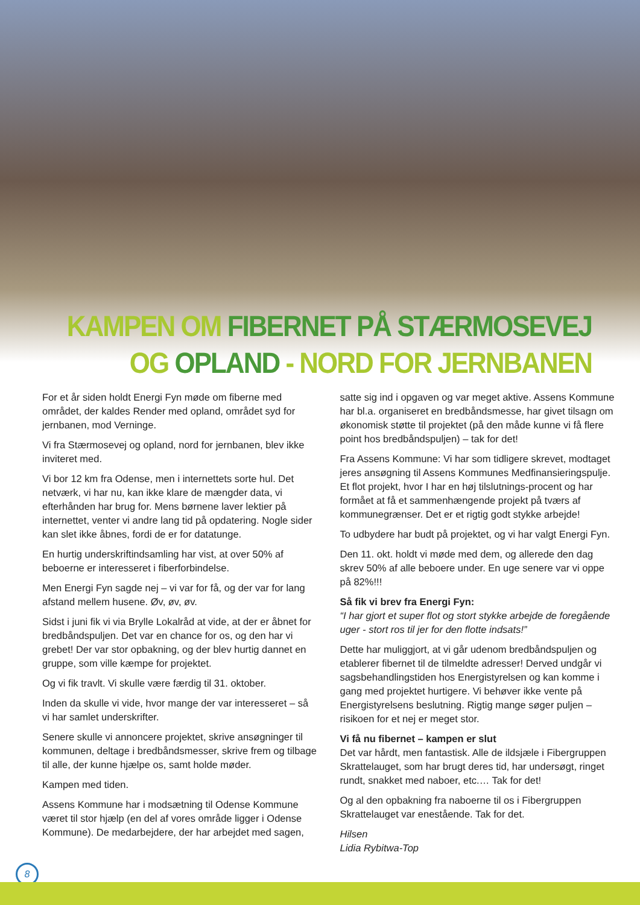KAMPEN OM FIBERNET PÅ STÆRMOSEVEJ
OG OPLAND - NORD FOR JERNBANEN
For et år siden holdt Energi Fyn møde om fiberne med området, der kaldes Render med opland, området syd for jernbanen, mod Verninge.
Vi fra Stærmosevej og opland, nord for jernbanen, blev ikke inviteret med.
Vi bor 12 km fra Odense, men i internettets sorte hul. Det netværk, vi har nu, kan ikke klare de mængder data, vi efterhånden har brug for. Mens børnene laver lektier på internettet, venter vi andre lang tid på opdatering. Nogle sider kan slet ikke åbnes, fordi de er for datatunge.
En hurtig underskriftindsamling har vist, at over 50% af beboerne er interesseret i fiberforbindelse.
Men Energi Fyn sagde nej – vi var for få, og der var for lang afstand mellem husene. Øv, øv, øv.
Sidst i juni fik vi via Brylle Lokalråd at vide, at der er åbnet for bredbåndspuljen. Det var en chance for os, og den har vi grebet! Der var stor opbakning, og der blev hurtig dannet en gruppe, som ville kæmpe for projektet.
Og vi fik travlt. Vi skulle være færdig til 31. oktober.
Inden da skulle vi vide, hvor mange der var interesseret – så vi har samlet underskrifter.
Senere skulle vi annoncere projektet, skrive ansøgninger til kommunen, deltage i bredbåndsmesser, skrive frem og tilbage til alle, der kunne hjælpe os, samt holde møder.
Kampen med tiden.
Assens Kommune har i modsætning til Odense Kommune været til stor hjælp (en del af vores område ligger i Odense Kommune). De medarbejdere, der har arbejdet med sagen,
satte sig ind i opgaven og var meget aktive. Assens Kommune har bl.a. organiseret en bredbåndsmesse, har givet tilsagn om økonomisk støtte til projektet (på den måde kunne vi få flere point hos bredbåndspuljen) – tak for det!
Fra Assens Kommune: Vi har som tidligere skrevet, modtaget jeres ansøgning til Assens Kommunes Medfinansieringspulje. Et flot projekt, hvor I har en høj tilslutnings-procent og har formået at få et sammenhængende projekt på tværs af kommunegrænser. Det er et rigtig godt stykke arbejde!
To udbydere har budt på projektet, og vi har valgt Energi Fyn.
Den 11. okt. holdt vi møde med dem, og allerede den dag skrev 50% af alle beboere under. En uge senere var vi oppe på 82%!!!
Så fik vi brev fra Energi Fyn:
“I har gjort et super flot og stort stykke arbejde de foregående uger - stort ros til jer for den flotte indsats!”
Dette har muliggjort, at vi går udenom bredbåndspuljen og etablerer fibernet til de tilmeldte adresser! Derved undgår vi sagsbehandlingstiden hos Energistyrelsen og kan komme i gang med projektet hurtigere. Vi behøver ikke vente på Energistyrelsens beslutning. Rigtig mange søger puljen – risikoen for et nej er meget stor.
Vi få nu fibernet – kampen er slut
Det var hårdt, men fantastisk. Alle de ildsjæle i Fibergruppen Skrattelauget, som har brugt deres tid, har undersøgt, ringet rundt, snakket med naboer, etc.… Tak for det!
Og al den opbakning fra naboerne til os i Fibergruppen Skrattelauget var enestående. Tak for det.
Hilsen
Lidia Rybitwa-Top
8